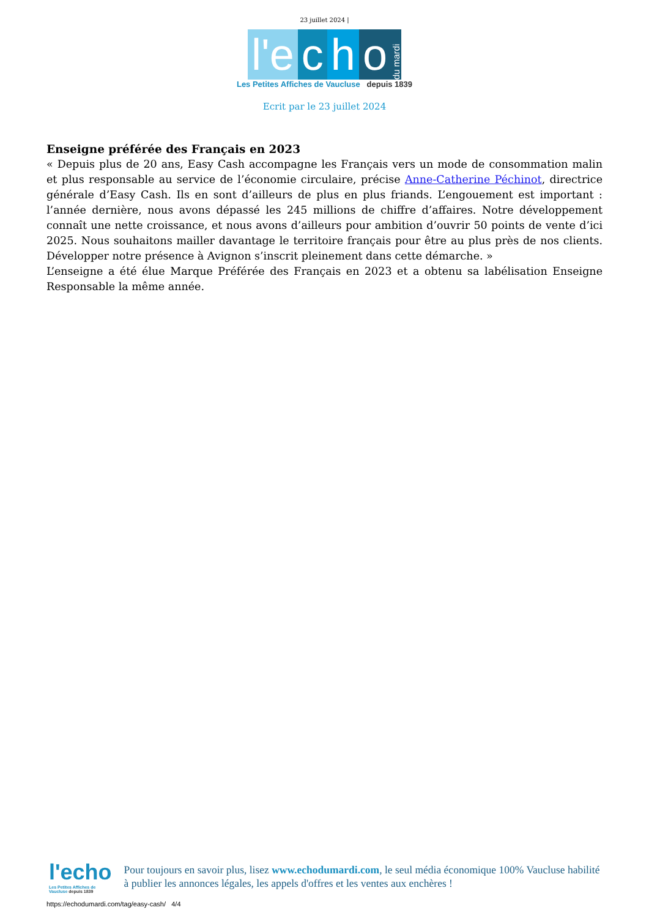23 juillet 2024 |
l'e c h o du mardi
Les Petites Affiches de Vaucluse depuis 1839
Ecrit par le 23 juillet 2024
Enseigne préférée des Français en 2023
« Depuis plus de 20 ans, Easy Cash accompagne les Français vers un mode de consommation malin et plus responsable au service de l’économie circulaire, précise Anne-Catherine Péchinot, directrice générale d’Easy Cash. Ils en sont d’ailleurs de plus en plus friands. L’engouement est important : l’année dernière, nous avons dépassé les 245 millions de chiffre d’affaires. Notre développement connaît une nette croissance, et nous avons d’ailleurs pour ambition d’ouvrir 50 points de vente d’ici 2025. Nous souhaitons mailler davantage le territoire français pour être au plus près de nos clients. Développer notre présence à Avignon s’inscrit pleinement dans cette démarche. »
L’enseigne a été élue Marque Préférée des Français en 2023 et a obtenu sa labélisation Enseigne Responsable la même année.
l'echo
Les Petites Affiches de Vaucluse depuis 1839
Pour toujours en savoir plus, lisez www.echodumardi.com, le seul média économique 100% Vaucluse habilité à publier les annonces légales, les appels d'offres et les ventes aux enchères !
https://echodumardi.com/tag/easy-cash/ 4/4